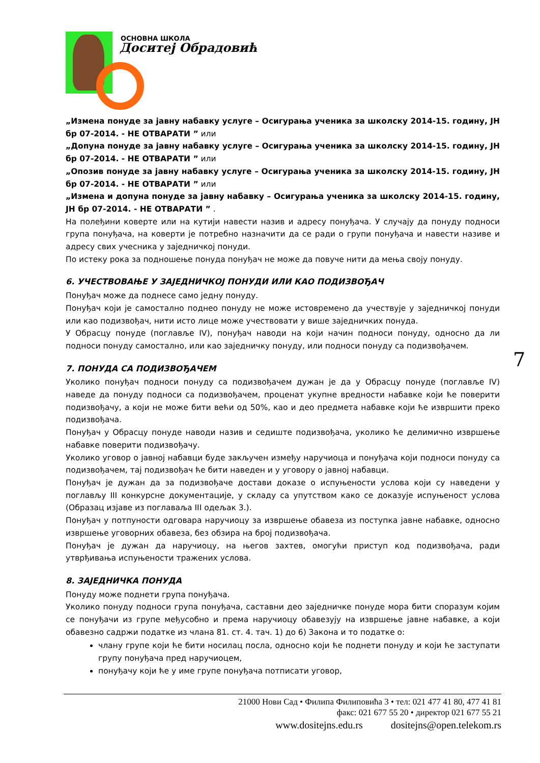ОСНОВНА ШКОЛА
Доситеј Обрадовић
„Измена понуде за јавну набавку услуге – Осигурања ученика за школску 2014-15. годину, ЈН бр 07-2014. - НЕ ОТВАРАТИ ” или
„Допуна понуде за јавну набавку услуге – Осигурања ученика за школску 2014-15. годину, ЈН бр 07-2014. - НЕ ОТВАРАТИ ” или
„Опозив понуде за јавну набавку услуге – Осигурања ученика за школску 2014-15. годину, ЈН бр 07-2014. - НЕ ОТВАРАТИ ” или
„Измена и допуна понуде за јавну набавку – Осигурања ученика за школску 2014-15. годину, ЈН бр 07-2014. - НЕ ОТВАРАТИ ” .
На полеђини коверте или на кутији навести назив и адресу понуђача. У случају да понуду подноси група понуђача, на коверти је потребно назначити да се ради о групи понуђача и навести називе и адресу свих учесника у заједничкој понуди.
По истеку рока за подношење понуда понуђач не може да повуче нити да мења своју понуду.
6. УЧЕСТВОВАЊЕ У ЗАЈЕДНИЧКОЈ ПОНУДИ ИЛИ КАО ПОДИЗВОЂАЧ
Понуђач може да поднесе само једну понуду.
Понуђач који је самостално поднео понуду не може истовремено да учествује у заједничкој понуди или као подизвођач, нити исто лице може учествовати у више заједничких понуда.
У Обрасцу понуде (поглавље IV), понуђач наводи на који начин подноси понуду, односно да ли подноси понуду самостално, или као заједничку понуду, или подноси понуду са подизвођачем.
7. ПОНУДА СА ПОДИЗВОЂАЧЕМ
Уколико понуђач подноси понуду са подизвођачем дужан је да у Обрасцу понуде (поглавље IV) наведе да понуду подноси са подизвођачем, проценат укупне вредности набавке који ће поверити подизвођачу, а који не може бити већи од 50%, као и део предмета набавке који ће извршити преко подизвођача.
Понуђач у Обрасцу понуде наводи назив и седиште подизвођача, уколико ће делимично извршење набавке поверити подизвођачу.
Уколико уговор о јавној набавци буде закључен између наручиоца и понуђача који подноси понуду са подизвођачем, тај подизвођач ће бити наведен и у уговору о јавној набавци.
Понуђач је дужан да за подизвођаче достави доказе о испуњености услова који су наведени у поглављу III конкурсне документације, у складу са упутством како се доказује испуњеност услова (Образац изјаве из поглаваља III одељак 3.).
Понуђач у потпуности одговара наручиоцу за извршење обавеза из поступка јавне набавке, односно извршење уговорних обавеза, без обзира на број подизвођача.
Понуђач је дужан да наручиоцу, на његов захтев, омогући приступ код подизвођача, ради утврђивања испуњености тражених услова.
8. ЗАЈЕДНИЧКА ПОНУДА
Понуду може поднети група понуђача.
Уколико понуду подноси група понуђача, саставни део заједничке понуде мора бити споразум којим се понуђачи из групе међусобно и према наручиоцу обавезују на извршење јавне набавке, а који обавезно садржи податке из члана 81. ст. 4. тач. 1) до 6) Закона и то податке о:
члану групе који ће бити носилац посла, односно који ће поднети понуду и који ће заступати групу понуђача пред наручиоцем,
понуђачу који ће у име групе понуђача потписати уговор,
7
21000 Нови Сад • Филипа Филиповића 3 • тел: 021 477 41 80, 477 41 81
факс: 021 677 55 20 • директор 021 677 55 21
www.dositejns.edu.rs dositejns@open.telekom.rs